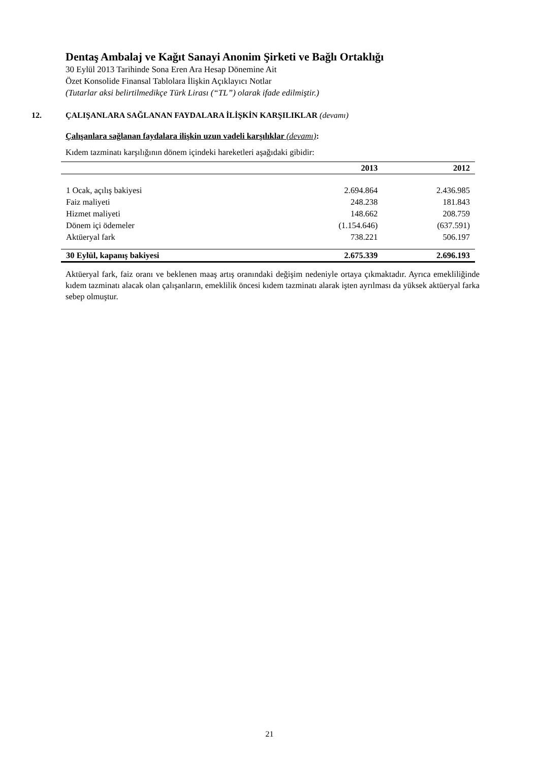Dentaş Ambalaj ve Kağıt Sanayi Anonim Şirketi ve Bağlı Ortaklığı
30 Eylül 2013 Tarihinde Sona Eren Ara Hesap Dönemine Ait
Özet Konsolide Finansal Tablolara İlişkin Açıklayıcı Notlar
(Tutarlar aksi belirtilmedikçe Türk Lirası (“TL”) olarak ifade edilmiştir.)
12. ÇALIŞANLARA SAĞLANAN FAYDALARA İLİŞKİN KARŞILIKLAR (devamı)
Çalışanlara sağlanan faydalara ilişkin uzun vadeli karşılıklar (devamı):
Kıdem tazminatı karşılığının dönem içindeki hareketleri aşağıdaki gibidir:
| | 2013 | 2012 |
| --- | --- | --- |
| 1 Ocak, açılış bakiyesi | 2.694.864 | 2.436.985 |
| Faiz maliyeti | 248.238 | 181.843 |
| Hizmet maliyeti | 148.662 | 208.759 |
| Dönem içi ödemeler | (1.154.646) | (637.591) |
| Aktüeryal fark | 738.221 | 506.197 |
| 30 Eylül, kapanış bakiyesi | 2.675.339 | 2.696.193 |
Aktüeryal fark, faiz oranı ve beklenen maaş artış oranındaki değişim nedeniyle ortaya çıkmaktadır. Ayrıca emekliliğinde kıdem tazminatı alacak olan çalışanların, emeklilik öncesi kıdem tazminatı alarak işten ayrılması da yüksek aktüeryal farka sebep olmuştur.
21